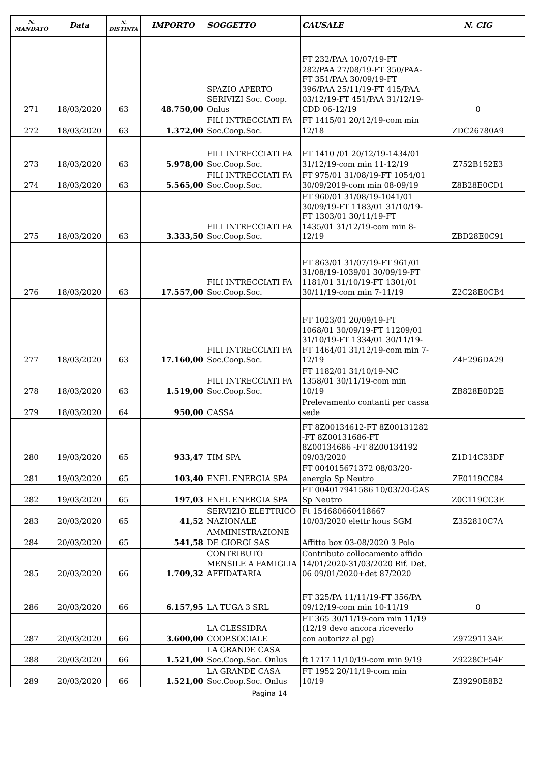| N. MANDATO | Data | N. DISTINTA | IMPORTO | SOGGETTO | CAUSALE | N. CIG |
| --- | --- | --- | --- | --- | --- | --- |
| 271 | 18/03/2020 | 63 | 48.750,00 | SPAZIO APERTO SERIVIZI Soc. Coop. Onlus | FT 232/PAA 10/07/19-FT 282/PAA 27/08/19-FT 350/PAA-FT 351/PAA 30/09/19-FT 396/PAA 25/11/19-FT 415/PAA 03/12/19-FT 451/PAA 31/12/19-CDD 06-12/19 | 0 |
| 272 | 18/03/2020 | 63 | 1.372,00 | FILI INTRECCIATI FA Soc.Coop.Soc. | FT 1415/01 20/12/19-com min 12/18 | ZDC26780A9 |
| 273 | 18/03/2020 | 63 | 5.978,00 | FILI INTRECCIATI FA Soc.Coop.Soc. | FT 1410 /01 20/12/19-1434/01 31/12/19-com min 11-12/19 | Z752B152E3 |
| 274 | 18/03/2020 | 63 | 5.565,00 | FILI INTRECCIATI FA Soc.Coop.Soc. | FT 975/01 31/08/19-FT 1054/01 30/09/2019-com min 08-09/19 | Z8B28E0CD1 |
| 275 | 18/03/2020 | 63 | 3.333,50 | FILI INTRECCIATI FA Soc.Coop.Soc. | FT 960/01 31/08/19-1041/01 30/09/19-FT 1183/01 31/10/19-FT 1303/01 30/11/19-FT 1435/01 31/12/19-com min 8-12/19 | ZBD28E0C91 |
| 276 | 18/03/2020 | 63 | 17.557,00 | FILI INTRECCIATI FA Soc.Coop.Soc. | FT 863/01 31/07/19-FT 961/01 31/08/19-1039/01 30/09/19-FT 1181/01 31/10/19-FT 1301/01 30/11/19-com min 7-11/19 | Z2C28E0CB4 |
| 277 | 18/03/2020 | 63 | 17.160,00 | FILI INTRECCIATI FA Soc.Coop.Soc. | FT 1023/01 20/09/19-FT 1068/01 30/09/19-FT 11209/01 31/10/19-FT 1334/01 30/11/19-FT 1464/01 31/12/19-com min 7-12/19 | Z4E296DA29 |
| 278 | 18/03/2020 | 63 | 1.519,00 | FILI INTRECCIATI FA Soc.Coop.Soc. | FT 1182/01 31/10/19-NC 1358/01 30/11/19-com min 10/19 | ZB828E0D2E |
| 279 | 18/03/2020 | 64 | 950,00 | CASSA | Prelevamento contanti per cassa sede | |
| 280 | 19/03/2020 | 65 | 933,47 | TIM SPA | FT 8Z00134612-FT 8Z00131282 -FT 8Z00131686-FT 8Z00134686 -FT 8Z00134192 09/03/2020 | Z1D14C33DF |
| 281 | 19/03/2020 | 65 | 103,40 | ENEL ENERGIA SPA | FT 004015671372 08/03/20-energia Sp Neutro | ZE0119CC84 |
| 282 | 19/03/2020 | 65 | 197,03 | ENEL ENERGIA SPA | FT 004017941586 10/03/20-GAS Sp Neutro | Z0C119CC3E |
| 283 | 20/03/2020 | 65 | 41,52 | SERVIZIO ELETTRICO NAZIONALE | Ft 154680660418667 10/03/2020 elettr hous SGM | Z352810C7A |
| 284 | 20/03/2020 | 65 | 541,58 | AMMINISTRAZIONE DE GIORGI SAS | Affitto box 03-08/2020 3 Polo | |
| 285 | 20/03/2020 | 66 | 1.709,32 | CONTRIBUTO MENSILE A FAMIGLIA AFFIDATARIA | Contributo collocamento affido 14/01/2020-31/03/2020 Rif. Det. 06 09/01/2020+det 87/2020 | |
| 286 | 20/03/2020 | 66 | 6.157,95 | LA TUGA 3 SRL | FT 325/PA 11/11/19-FT 356/PA 09/12/19-com min 10-11/19 | 0 |
| 287 | 20/03/2020 | 66 | 3.600,00 | LA CLESSIDRA COOP.SOCIALE | FT 365 30/11/19-com min 11/19 (12/19 devo ancora riceverlo con autorizz al pg) | Z9729113AE |
| 288 | 20/03/2020 | 66 | 1.521,00 | LA GRANDE CASA Soc.Coop.Soc. Onlus | ft 1717 11/10/19-com min 9/19 | Z9228CF54F |
| 289 | 20/03/2020 | 66 | 1.521,00 | LA GRANDE CASA Soc.Coop.Soc. Onlus | FT 1952 20/11/19-com min 10/19 | Z39290E8B2 |
Pagina 14